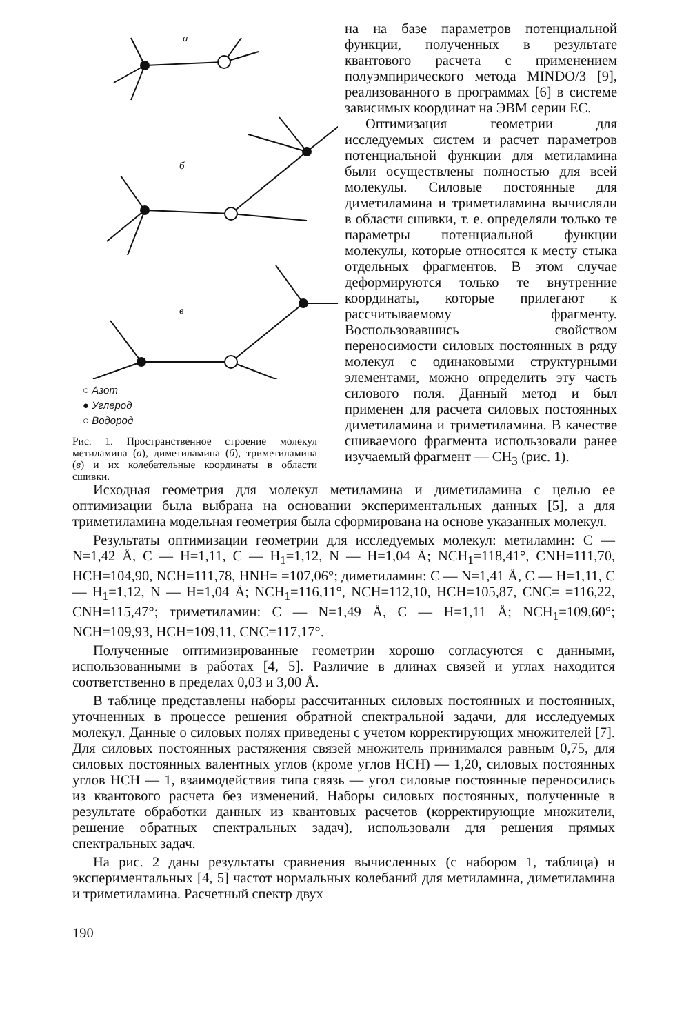a
б
в
○ Азот
● Углерод
○ Водород
Рис. 1. Пространственное строение молекул метиламина (а), диметиламина (б), триметиламина (в) и их колебательные координаты в области сшивки.
на на базе параметров потенциальной функции, полученных в результате квантового расчета с применением полуэмпирического метода MINDO/3 [9], реализованного в программах [6] в системе зависимых координат на ЭВМ серии ЕС.
Оптимизация геометрии для исследуемых систем и расчет параметров потенциальной функции для метиламина были осуществлены полностью для всей молекулы. Силовые постоянные для диметиламина и триметиламина вычисляли в области сшивки, т. е. определяли только те параметры потенциальной функции молекулы, которые относятся к месту стыка отдельных фрагментов. В этом случае деформируются только те внутренние координаты, которые прилегают к рассчитываемому фрагменту. Воспользовавшись свойством переносимости силовых постоянных в ряду молекул с одинаковыми структурными элементами, можно определить эту часть силового поля. Данный метод и был применен для расчета силовых постоянных диметиламина и триметиламина. В качестве сшиваемого фрагмента использовали ранее изучаемый фрагмент — CH<sub>3</sub> (рис. 1).
Исходная геометрия для молекул метиламина и диметиламина с целью ее оптимизации была выбрана на основании экспериментальных данных [5], а для триметиламина модельная геометрия была сформирована на основе указанных молекул.
Результаты оптимизации геометрии для исследуемых молекул: метиламин: C — N=1,42 Å, C — H=1,11, C — H<sub>1</sub>=1,12, N — H=1,04 Å; NCH<sub>1</sub>=118,41°, CNH=111,70, HCH=104,90, NCH=111,78, HNH= =107,06°; диметиламин: C — N=1,41 Å, C — H=1,11, C — H<sub>1</sub>=1,12, N — H=1,04 Å; NCH<sub>1</sub>=116,11°, NCH=112,10, HCH=105,87, CNC= =116,22, CNH=115,47°; триметиламин: C — N=1,49 Å, C — H=1,11 Å; NCH<sub>1</sub>=109,60°; NCH=109,93, HCH=109,11, CNC=117,17°.
Полученные оптимизированные геометрии хорошо согласуются с данными, использованными в работах [4, 5]. Различие в длинах связей и углах находится соответственно в пределах 0,03 и 3,00 Å.
В таблице представлены наборы рассчитанных силовых постоянных и постоянных, уточненных в процессе решения обратной спектральной задачи, для исследуемых молекул. Данные о силовых полях приведены с учетом корректирующих множителей [7]. Для силовых постоянных растяжения связей множитель принимался равным 0,75, для силовых постоянных валентных углов (кроме углов HCH) — 1,20, силовых постоянных углов HCH — 1, взаимодействия типа связь — угол силовые постоянные переносились из квантового расчета без изменений. Наборы силовых постоянных, полученные в результате обработки данных из квантовых расчетов (корректирующие множители, решение обратных спектральных задач), использовали для решения прямых спектральных задач.
На рис. 2 даны результаты сравнения вычисленных (с набором 1, таблица) и экспериментальных [4, 5] частот нормальных колебаний для метиламина, диметиламина и триметиламина. Расчетный спектр двух
190